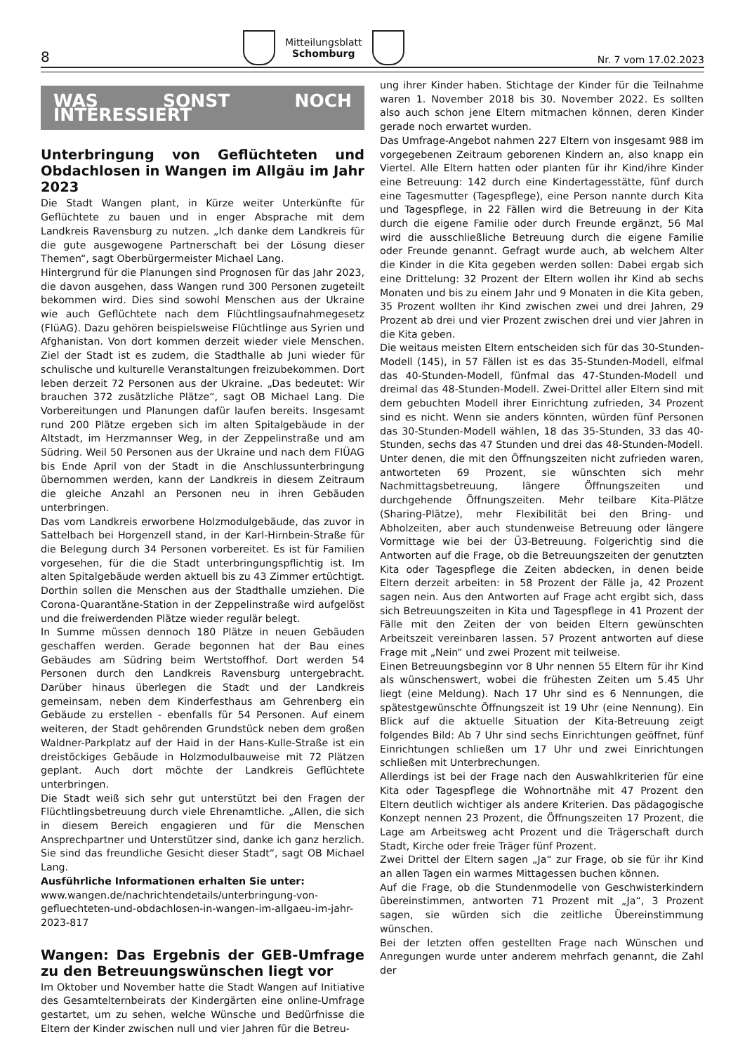8 Mitteilungsblatt
Schomburg Nr. 7 vom 17.02.2023
WAS SONST NOCH INTERESSIERT
Unterbringung von Geflüchteten und Obdachlosen in Wangen im Allgäu im Jahr 2023
Die Stadt Wangen plant, in Kürze weiter Unterkünfte für Geflüchtete zu bauen und in enger Absprache mit dem Landkreis Ravensburg zu nutzen. „Ich danke dem Landkreis für die gute ausgewogene Partnerschaft bei der Lösung dieser Themen“, sagt Oberbürgermeister Michael Lang.
Hintergrund für die Planungen sind Prognosen für das Jahr 2023, die davon ausgehen, dass Wangen rund 300 Personen zugeteilt bekommen wird. Dies sind sowohl Menschen aus der Ukraine wie auch Geflüchtete nach dem Flüchtlingsaufnahmegesetz (FlüAG). Dazu gehören beispielsweise Flüchtlinge aus Syrien und Afghanistan. Von dort kommen derzeit wieder viele Menschen. Ziel der Stadt ist es zudem, die Stadthalle ab Juni wieder für schulische und kulturelle Veranstaltungen freizubekommen. Dort leben derzeit 72 Personen aus der Ukraine. „Das bedeutet: Wir brauchen 372 zusätzliche Plätze“, sagt OB Michael Lang. Die Vorbereitungen und Planungen dafür laufen bereits. Insgesamt rund 200 Plätze ergeben sich im alten Spitalgebäude in der Altstadt, im Herzmannser Weg, in der Zeppelinstraße und am Südring. Weil 50 Personen aus der Ukraine und nach dem FlÜAG bis Ende April von der Stadt in die Anschlussunterbringung übernommen werden, kann der Landkreis in diesem Zeitraum die gleiche Anzahl an Personen neu in ihren Gebäuden unterbringen.
Das vom Landkreis erworbene Holzmodulgebäude, das zuvor in Sattelbach bei Horgenzell stand, in der Karl-Hirnbein-Straße für die Belegung durch 34 Personen vorbereitet. Es ist für Familien vorgesehen, für die die Stadt unterbringungspflichtig ist. Im alten Spitalgebäude werden aktuell bis zu 43 Zimmer ertüchtigt. Dorthin sollen die Menschen aus der Stadthalle umziehen. Die Corona-Quarantäne-Station in der Zeppelinstraße wird aufgelöst und die freiwerdenden Plätze wieder regulär belegt.
In Summe müssen dennoch 180 Plätze in neuen Gebäuden geschaffen werden. Gerade begonnen hat der Bau eines Gebäudes am Südring beim Wertstoffhof. Dort werden 54 Personen durch den Landkreis Ravensburg untergebracht. Darüber hinaus überlegen die Stadt und der Landkreis gemeinsam, neben dem Kinderfesthaus am Gehrenberg ein Gebäude zu erstellen - ebenfalls für 54 Personen. Auf einem weiteren, der Stadt gehörenden Grundstück neben dem großen Waldner-Parkplatz auf der Haid in der Hans-Kulle-Straße ist ein dreistöckiges Gebäude in Holzmodulbauweise mit 72 Plätzen geplant. Auch dort möchte der Landkreis Geflüchtete unterbringen.
Die Stadt weiß sich sehr gut unterstützt bei den Fragen der Flüchtlingsbetreuung durch viele Ehrenamtliche. „Allen, die sich in diesem Bereich engagieren und für die Menschen Ansprechpartner und Unterstützer sind, danke ich ganz herzlich. Sie sind das freundliche Gesicht dieser Stadt“, sagt OB Michael Lang.
Ausführliche Informationen erhalten Sie unter:
www.wangen.de/nachrichtendetails/unterbringung-von-gefluechteten-und-obdachlosen-in-wangen-im-allgaeu-im-jahr-2023-817
Wangen: Das Ergebnis der GEB-Umfrage zu den Betreuungswünschen liegt vor
Im Oktober und November hatte die Stadt Wangen auf Initiative des Gesamtelternbeirats der Kindergärten eine online-Umfrage gestartet, um zu sehen, welche Wünsche und Bedürfnisse die Eltern der Kinder zwischen null und vier Jahren für die Betreu-
ung ihrer Kinder haben. Stichtage der Kinder für die Teilnahme waren 1. November 2018 bis 30. November 2022. Es sollten also auch schon jene Eltern mitmachen können, deren Kinder gerade noch erwartet wurden.
Das Umfrage-Angebot nahmen 227 Eltern von insgesamt 988 im vorgegebenen Zeitraum geborenen Kindern an, also knapp ein Viertel. Alle Eltern hatten oder planten für ihr Kind/ihre Kinder eine Betreuung: 142 durch eine Kindertagesstätte, fünf durch eine Tagesmutter (Tagespflege), eine Person nannte durch Kita und Tagespflege, in 22 Fällen wird die Betreuung in der Kita durch die eigene Familie oder durch Freunde ergänzt, 56 Mal wird die ausschließliche Betreuung durch die eigene Familie oder Freunde genannt. Gefragt wurde auch, ab welchem Alter die Kinder in die Kita gegeben werden sollen: Dabei ergab sich eine Drittelung: 32 Prozent der Eltern wollen ihr Kind ab sechs Monaten und bis zu einem Jahr und 9 Monaten in die Kita geben, 35 Prozent wollten ihr Kind zwischen zwei und drei Jahren, 29 Prozent ab drei und vier Prozent zwischen drei und vier Jahren in die Kita geben.
Die weitaus meisten Eltern entscheiden sich für das 30-Stunden-Modell (145), in 57 Fällen ist es das 35-Stunden-Modell, elfmal das 40-Stunden-Modell, fünfmal das 47-Stunden-Modell und dreimal das 48-Stunden-Modell. Zwei-Drittel aller Eltern sind mit dem gebuchten Modell ihrer Einrichtung zufrieden, 34 Prozent sind es nicht. Wenn sie anders könnten, würden fünf Personen das 30-Stunden-Modell wählen, 18 das 35-Stunden, 33 das 40-Stunden, sechs das 47 Stunden und drei das 48-Stunden-Modell.
Unter denen, die mit den Öffnungszeiten nicht zufrieden waren, antworteten 69 Prozent, sie wünschten sich mehr Nachmittagsbetreuung, längere Öffnungszeiten und durchgehende Öffnungszeiten. Mehr teilbare Kita-Plätze (Sharing-Plätze), mehr Flexibilität bei den Bring- und Abholzeiten, aber auch stundenweise Betreuung oder längere Vormittage wie bei der Ü3-Betreuung. Folgerichtig sind die Antworten auf die Frage, ob die Betreuungszeiten der genutzten Kita oder Tagespflege die Zeiten abdecken, in denen beide Eltern derzeit arbeiten: in 58 Prozent der Fälle ja, 42 Prozent sagen nein. Aus den Antworten auf Frage acht ergibt sich, dass sich Betreuungszeiten in Kita und Tagespflege in 41 Prozent der Fälle mit den Zeiten der von beiden Eltern gewünschten Arbeitszeit vereinbaren lassen. 57 Prozent antworten auf diese Frage mit „Nein“ und zwei Prozent mit teilweise.
Einen Betreuungsbeginn vor 8 Uhr nennen 55 Eltern für ihr Kind als wünschenswert, wobei die frühesten Zeiten um 5.45 Uhr liegt (eine Meldung). Nach 17 Uhr sind es 6 Nennungen, die spätestgewünschte Öffnungszeit ist 19 Uhr (eine Nennung). Ein Blick auf die aktuelle Situation der Kita-Betreuung zeigt folgendes Bild: Ab 7 Uhr sind sechs Einrichtungen geöffnet, fünf Einrichtungen schließen um 17 Uhr und zwei Einrichtungen schließen mit Unterbrechungen.
Allerdings ist bei der Frage nach den Auswahlkriterien für eine Kita oder Tagespflege die Wohnortnähe mit 47 Prozent den Eltern deutlich wichtiger als andere Kriterien. Das pädagogische Konzept nennen 23 Prozent, die Öffnungszeiten 17 Prozent, die Lage am Arbeitsweg acht Prozent und die Trägerschaft durch Stadt, Kirche oder freie Träger fünf Prozent.
Zwei Drittel der Eltern sagen „Ja“ zur Frage, ob sie für ihr Kind an allen Tagen ein warmes Mittagessen buchen können.
Auf die Frage, ob die Stundenmodelle von Geschwisterkindern übereinstimmen, antworten 71 Prozent mit „Ja“, 3 Prozent sagen, sie würden sich die zeitliche Übereinstimmung wünschen.
Bei der letzten offen gestellten Frage nach Wünschen und Anregungen wurde unter anderem mehrfach genannt, die Zahl der